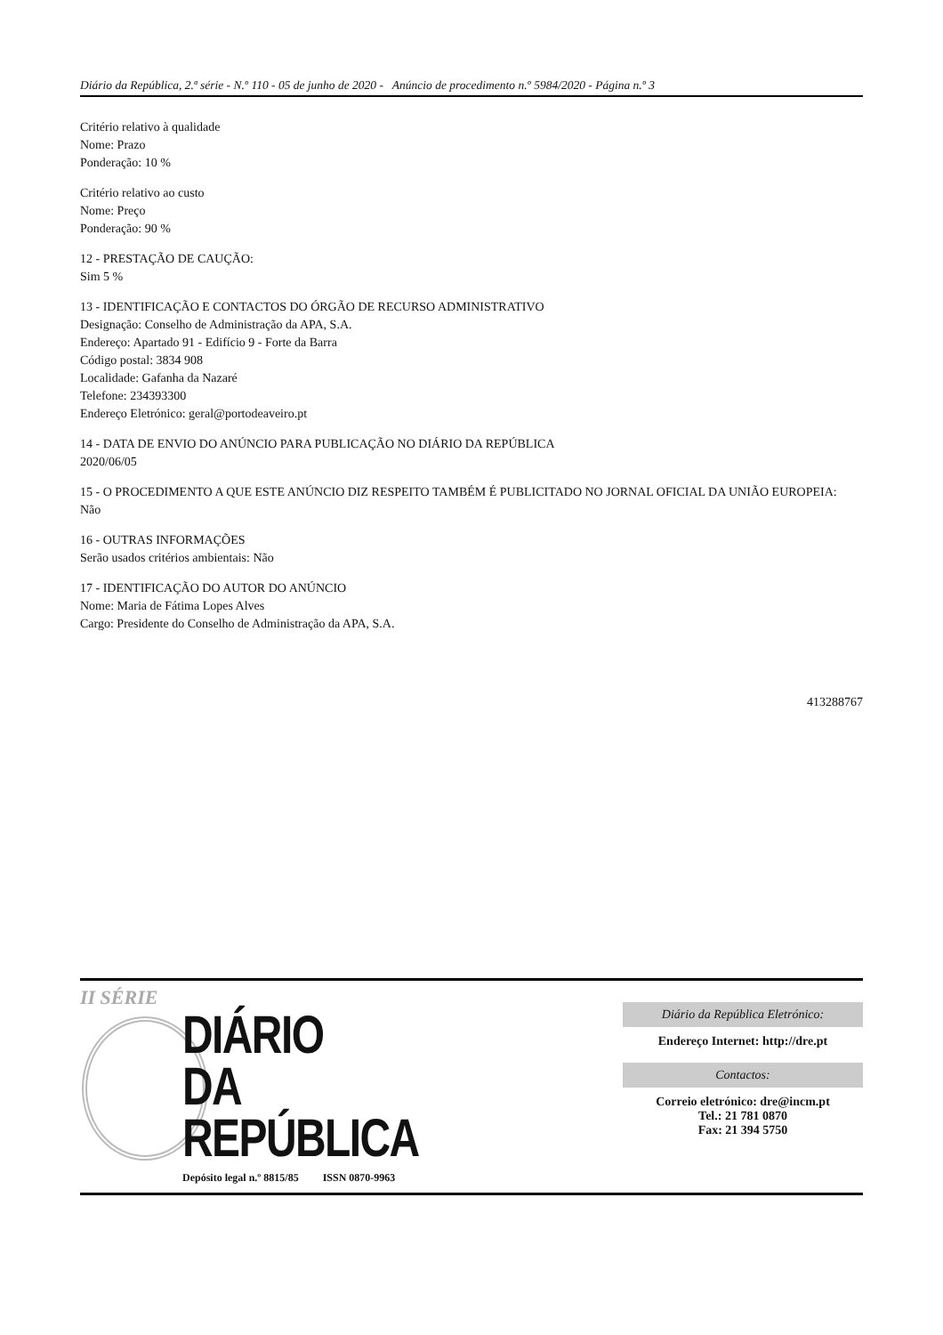Diário da República, 2.ª série - N.º 110 - 05 de junho de 2020 - Anúncio de procedimento n.º 5984/2020 - Página n.º 3
Critério relativo à qualidade
Nome: Prazo
Ponderação: 10 %
Critério relativo ao custo
Nome: Preço
Ponderação: 90 %
12 - PRESTAÇÃO DE CAUÇÃO:
Sim 5 %
13 - IDENTIFICAÇÃO E CONTACTOS DO ÓRGÃO DE RECURSO ADMINISTRATIVO
Designação: Conselho de Administração da APA, S.A.
Endereço: Apartado 91 - Edifício 9 - Forte da Barra
Código postal: 3834 908
Localidade: Gafanha da Nazaré
Telefone: 234393300
Endereço Eletrónico: geral@portodeaveiro.pt
14 - DATA DE ENVIO DO ANÚNCIO PARA PUBLICAÇÃO NO DIÁRIO DA REPÚBLICA
2020/06/05
15 - O PROCEDIMENTO A QUE ESTE ANÚNCIO DIZ RESPEITO TAMBÉM É PUBLICITADO NO JORNAL OFICIAL DA UNIÃO EUROPEIA:
Não
16 - OUTRAS INFORMAÇÕES
Serão usados critérios ambientais: Não
17 - IDENTIFICAÇÃO DO AUTOR DO ANÚNCIO
Nome: Maria de Fátima Lopes Alves
Cargo: Presidente do Conselho de Administração da APA, S.A.
413288767
II SÉRIE
DIÁRIO
DA REPÚBLICA
Depósito legal n.º 8815/85 ISSN 0870-9963
Diário da República Eletrónico:
Endereço Internet: http://dre.pt
Contactos:
Correio eletrónico: dre@incm.pt
Tel.: 21 781 0870
Fax: 21 394 5750